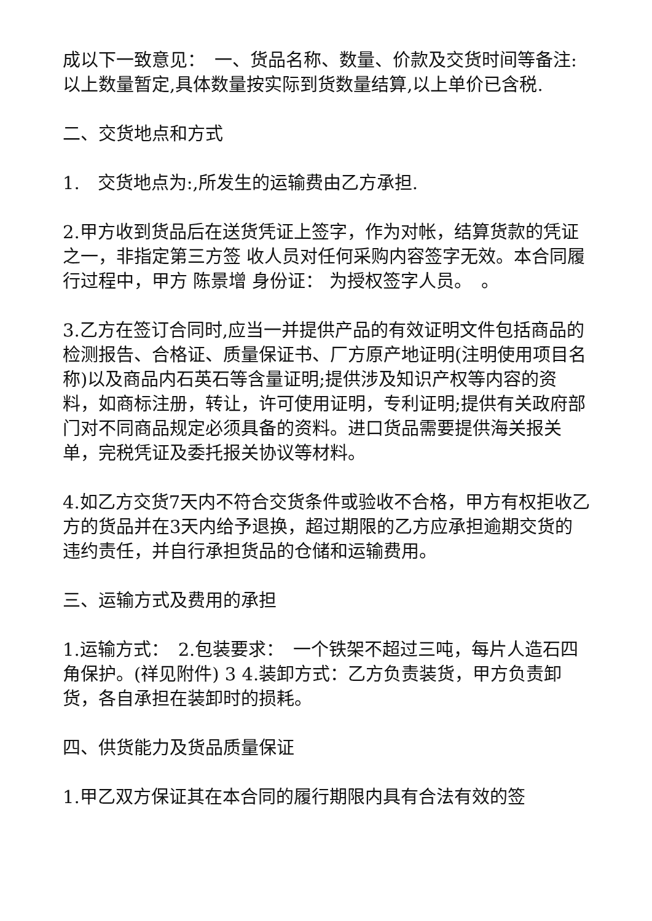成以下一致意见：　一、货品名称、数量、价款及交货时间等备注:以上数量暂定,具体数量按实际到货数量结算,以上单价已含税.
二、交货地点和方式
1.　交货地点为:,所发生的运输费由乙方承担.
2.甲方收到货品后在送货凭证上签字，作为对帐，结算货款的凭证之一，非指定第三方签 收人员对任何采购内容签字无效。本合同履行过程中，甲方 陈景增 身份证： 为授权签字人员。　。
3.乙方在签订合同时,应当一并提供产品的有效证明文件包括商品的检测报告、合格证、质量保证书、厂方原产地证明(注明使用项目名称)以及商品内石英石等含量证明;提供涉及知识产权等内容的资料，如商标注册，转让，许可使用证明，专利证明;提供有关政府部门对不同商品规定必须具备的资料。进口货品需要提供海关报关单，完税凭证及委托报关协议等材料。
4.如乙方交货7天内不符合交货条件或验收不合格，甲方有权拒收乙方的货品并在3天内给予退换，超过期限的乙方应承担逾期交货的违约责任，并自行承担货品的仓储和运输费用。
三、运输方式及费用的承担
1.运输方式：　2.包装要求：　一个铁架不超过三吨，每片人造石四角保护。(祥见附件) 3 4.装卸方式：乙方负责装货，甲方负责卸货，各自承担在装卸时的损耗。
四、供货能力及货品质量保证
1.甲乙双方保证其在本合同的履行期限内具有合法有效的签